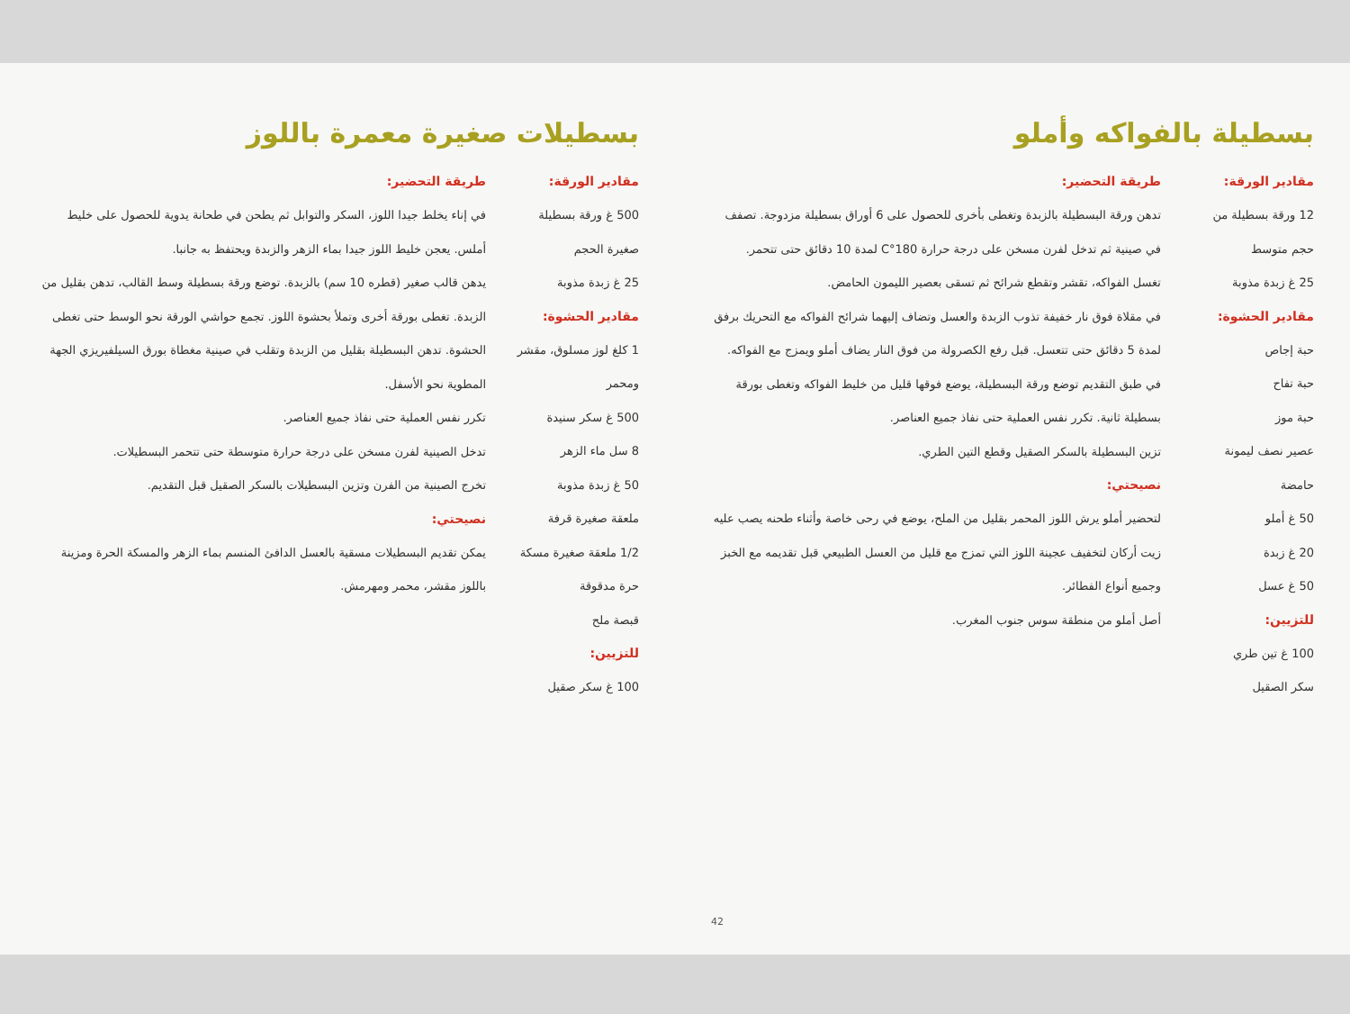بسطيلة بالفواكه وأملو
مقادير الورقة:
12 ورقة بسطيلة من حجم متوسط
25 غ زبدة مذوبة
مقادير الحشوة:
حبة إجاص
حبة تفاح
حبة موز
عصير نصف ليمونة حامضة
50 غ أملو
20 غ زبدة
50 غ عسل
للتزيين:
100 غ تين طري
سكر الصقيل
طريقة التحضير:
تدهن ورقة البسطيلة بالزبدة وتغطى بأخرى للحصول على 6 أوراق بسطيلة مزدوجة. تصفف في صينية ثم تدخل لفرن مسخن على درجة حرارة 180°C لمدة 10 دقائق حتى تتحمر.
تغسل الفواكه، تقشر وتقطع شرائح ثم تسقى بعصير الليمون الحامض.
في مقلاة فوق نار خفيفة تذوب الزبدة والعسل وتضاف إليهما شرائح الفواكه مع التحريك برفق لمدة 5 دقائق حتى تتعسل. قبل رفع الكصرولة من فوق النار يضاف أملو ويمزج مع الفواكه.
في طبق التقديم توضع ورقة البسطيلة، يوضع فوقها قليل من خليط الفواكه وتغطى بورقة بسطيلة ثانية. تكرر نفس العملية حتى نفاذ جميع العناصر.
تزين البسطيلة بالسكر الصقيل وقطع التين الطري.
نصيحتي:
لتحضير أملو يرش اللوز المحمر بقليل من الملح، يوضع في رحى خاصة وأثناء طحنه يصب عليه زيت أركان لتخفيف عجينة اللوز التي تمزج مع قليل من العسل الطبيعي قبل تقديمه مع الخبز وجميع أنواع الفطائر.
أصل أملو من منطقة سوس جنوب المغرب.
42
بسطيلات صغيرة معمرة باللوز
مقادير الورقة:
500 غ ورقة بسطيلة صغيرة الحجم
25 غ زبدة مذوبة
مقادير الحشوة:
1 كلغ لوز مسلوق، مقشر ومحمر
500 غ سكر سنيدة
8 سل ماء الزهر
50 غ زبدة مذوبة
ملعقة صغيرة قرفة
1/2 ملعقة صغيرة مسكة حرة مدقوقة
قبصة ملح
للتزيين:
100 غ سكر صقيل
طريقة التحضير:
في إناء يخلط جيدا اللوز، السكر والتوابل ثم يطحن في طحانة يدوية للحصول على خليط أملس. يعجن خليط اللوز جيدا بماء الزهر والزبدة ويحتفظ به جانبا.
يدهن قالب صغير (قطره 10 سم) بالزبدة. توضع ورقة بسطيلة وسط القالب، تدهن بقليل من الزبدة. تغطى بورقة أخرى وتملأ بحشوة اللوز. تجمع حواشي الورقة نحو الوسط حتى تغطى الحشوة. تدهن البسطيلة بقليل من الزبدة وتقلب في صينية مغطاة بورق السيلفيريزي الجهة المطوية نحو الأسفل.
تكرر نفس العملية حتى نفاذ جميع العناصر.
تدخل الصينية لفرن مسخن على درجة حرارة متوسطة حتى تتحمر البسطيلات.
تخرج الصينية من الفرن وتزين البسطيلات بالسكر الصقيل قبل التقديم.
نصيحتي:
يمكن تقديم البسطيلات مسقية بالعسل الدافئ المنسم بماء الزهر والمسكة الحرة ومزينة باللوز مقشر، محمر ومهرمش.